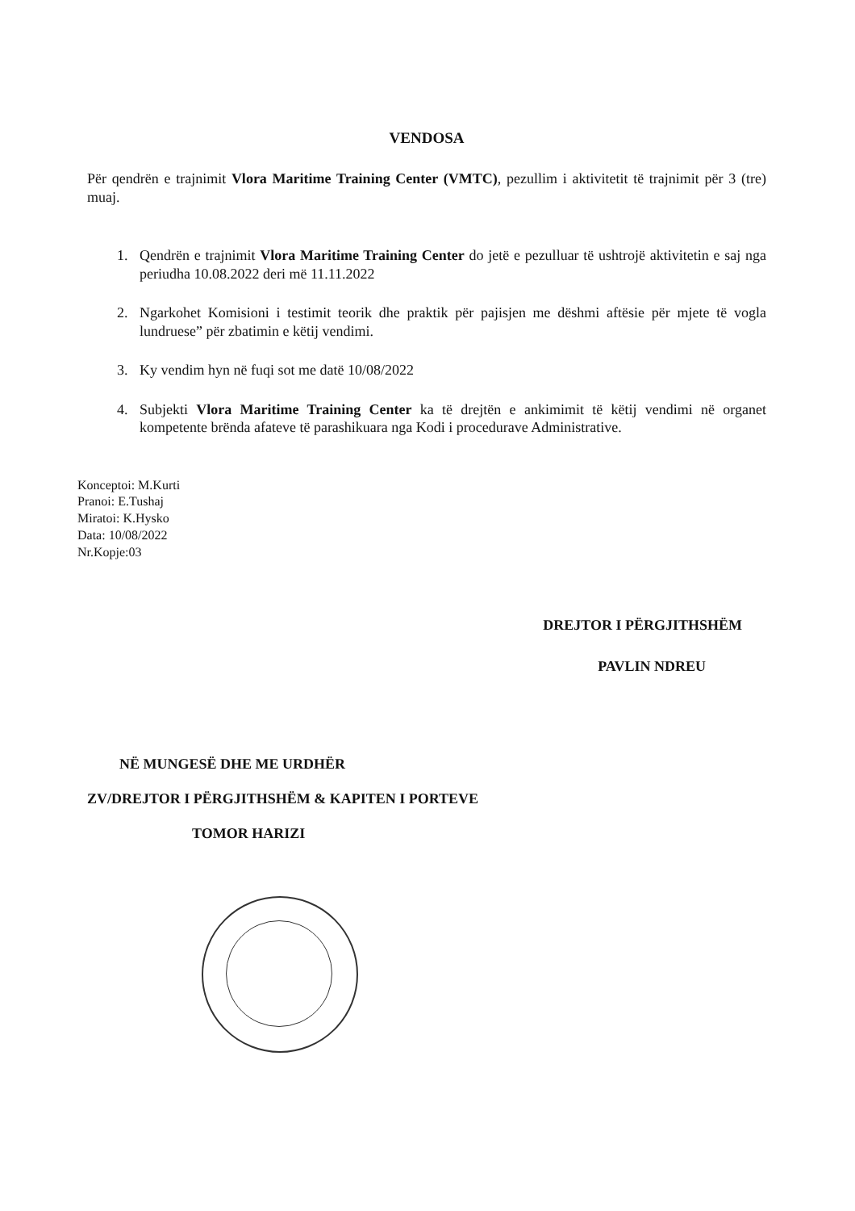VENDOSA
Për qendrën e trajnimit Vlora Maritime Training Center (VMTC), pezullim i aktivitetit të trajnimit për 3 (tre) muaj.
1. Qendrën e trajnimit Vlora Maritime Training Center do jetë e pezulluar të ushtrojë aktivitetin e saj nga periudha 10.08.2022 deri më 11.11.2022
2. Ngarkohet Komisioni i testimit teorik dhe praktik për pajisjen me dëshmi aftësie për mjete të vogla lundruese” për zbatimin e këtij vendimi.
3. Ky vendim hyn në fuqi sot me datë 10/08/2022
4. Subjekti Vlora Maritime Training Center ka të drejtën e ankimimit të këtij vendimi në organet kompetente brënda afateve të parashikuara nga Kodi i procedurave Administrative.
Konceptoi: M.Kurti
Pranoi: E.Tushaj
Miratoi: K.Hysko
Data: 10/08/2022
Nr.Kopje:03
DREJTOR I PËRGJITHSHËM
PAVLIN NDREU
NË MUNGESË DHE ME URDHËR
ZV/DREJTOR I PËRGJITHSHËM & KAPITEN I PORTEVE
TOMOR HARIZI